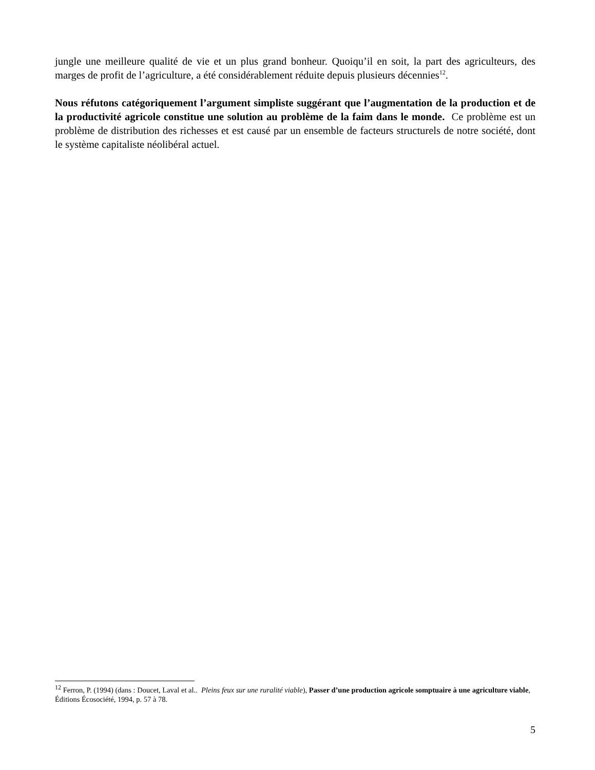jungle une meilleure qualité de vie et un plus grand bonheur. Quoiqu’il en soit, la part des agriculteurs, des marges de profit de l’agriculture, a été considérablement réduite depuis plusieurs décennies<sup>12</sup>.
Nous réfutons catégoriquement l’argument simpliste suggérant que l’augmentation de la production et de la productivité agricole constitue une solution au problème de la faim dans le monde. Ce problème est un problème de distribution des richesses et est causé par un ensemble de facteurs structurels de notre société, dont le système capitaliste néolibéral actuel.
<sup>12</sup> Ferron, P. (1994) (dans : Doucet, Laval et al.. Pleins feux sur une ruralité viable), Passer d’une production agricole somptuaire à une agriculture viable, Éditions Écosociété, 1994, p. 57 à 78.
5